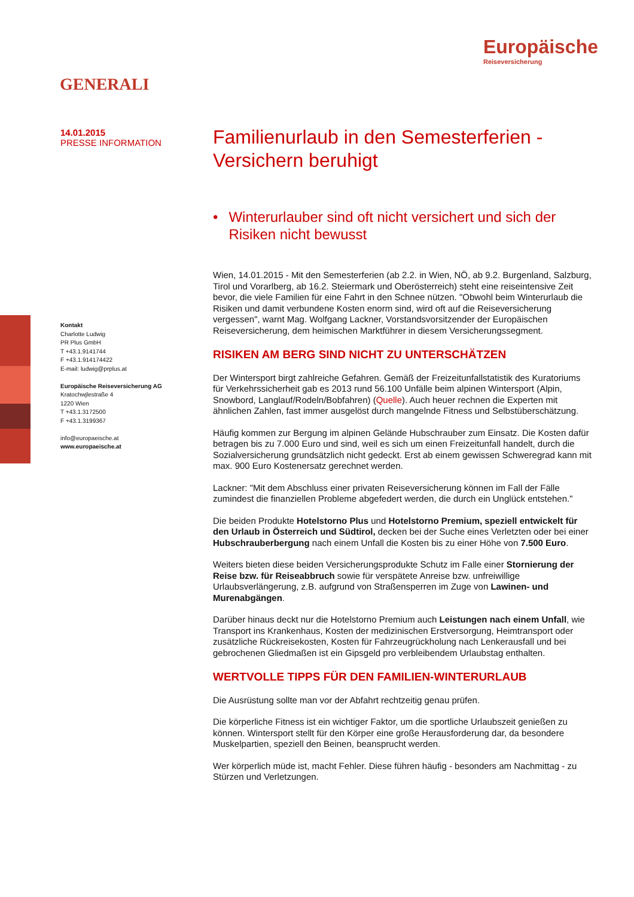GENERALI
Europäische
Reiseversicherung
14.01.2015
PRESSE INFORMATION
Kontakt
Charlotte Ludwig
PR Plus GmbH
T +43.1.9141744
F +43.1.914174422
E-mail: ludwig@prplus.at
Europäische Reiseversicherung AG
Kratochwjlestraße 4
1220 Wien
T +43.1.3172500
F +43.1.3199367
info@europaeische.at
www.europaeische.at
Familienurlaub in den Semesterferien - Versichern beruhigt
• Winterurlauber sind oft nicht versichert und sich der Risiken nicht bewusst
Wien, 14.01.2015 - Mit den Semesterferien (ab 2.2. in Wien, NÖ, ab 9.2. Burgenland, Salzburg, Tirol und Vorarlberg, ab 16.2. Steiermark und Oberösterreich) steht eine reiseintensive Zeit bevor, die viele Familien für eine Fahrt in den Schnee nützen. "Obwohl beim Winterurlaub die Risiken und damit verbundene Kosten enorm sind, wird oft auf die Reiseversicherung vergessen", warnt Mag. Wolfgang Lackner, Vorstandsvorsitzender der Europäischen Reiseversicherung, dem heimischen Marktführer in diesem Versicherungssegment.
RISIKEN AM BERG SIND NICHT ZU UNTERSCHÄTZEN
Der Wintersport birgt zahlreiche Gefahren. Gemäß der Freizeitunfallstatistik des Kuratoriums für Verkehrssicherheit gab es 2013 rund 56.100 Unfälle beim alpinen Wintersport (Alpin, Snowbord, Langlauf/Rodeln/Bobfahren) (Quelle). Auch heuer rechnen die Experten mit ähnlichen Zahlen, fast immer ausgelöst durch mangelnde Fitness und Selbstüberschätzung.
Häufig kommen zur Bergung im alpinen Gelände Hubschrauber zum Einsatz. Die Kosten dafür betragen bis zu 7.000 Euro und sind, weil es sich um einen Freizeitunfall handelt, durch die Sozialversicherung grundsätzlich nicht gedeckt. Erst ab einem gewissen Schweregrad kann mit max. 900 Euro Kostenersatz gerechnet werden.
Lackner: "Mit dem Abschluss einer privaten Reiseversicherung können im Fall der Fälle zumindest die finanziellen Probleme abgefedert werden, die durch ein Unglück entstehen."
Die beiden Produkte Hotelstorno Plus und Hotelstorno Premium, speziell entwickelt für den Urlaub in Österreich und Südtirol, decken bei der Suche eines Verletzten oder bei einer Hubschrauberbergung nach einem Unfall die Kosten bis zu einer Höhe von 7.500 Euro.
Weiters bieten diese beiden Versicherungsprodukte Schutz im Falle einer Stornierung der Reise bzw. für Reiseabbruch sowie für verspätete Anreise bzw. unfreiwillige Urlaubsverlängerung, z.B. aufgrund von Straßensperren im Zuge von Lawinen- und Murenabgängen.
Darüber hinaus deckt nur die Hotelstorno Premium auch Leistungen nach einem Unfall, wie Transport ins Krankenhaus, Kosten der medizinischen Erstversorgung, Heimtransport oder zusätzliche Rückreisekosten, Kosten für Fahrzeugrückholung nach Lenkerausfall und bei gebrochenen Gliedmaßen ist ein Gipsgeld pro verbleibendem Urlaubstag enthalten.
WERTVOLLE TIPPS FÜR DEN FAMILIEN-WINTERURLAUB
Die Ausrüstung sollte man vor der Abfahrt rechtzeitig genau prüfen.
Die körperliche Fitness ist ein wichtiger Faktor, um die sportliche Urlaubszeit genießen zu können. Wintersport stellt für den Körper eine große Herausforderung dar, da besondere Muskelpartien, speziell den Beinen, beansprucht werden.
Wer körperlich müde ist, macht Fehler. Diese führen häufig - besonders am Nachmittag - zu Stürzen und Verletzungen.